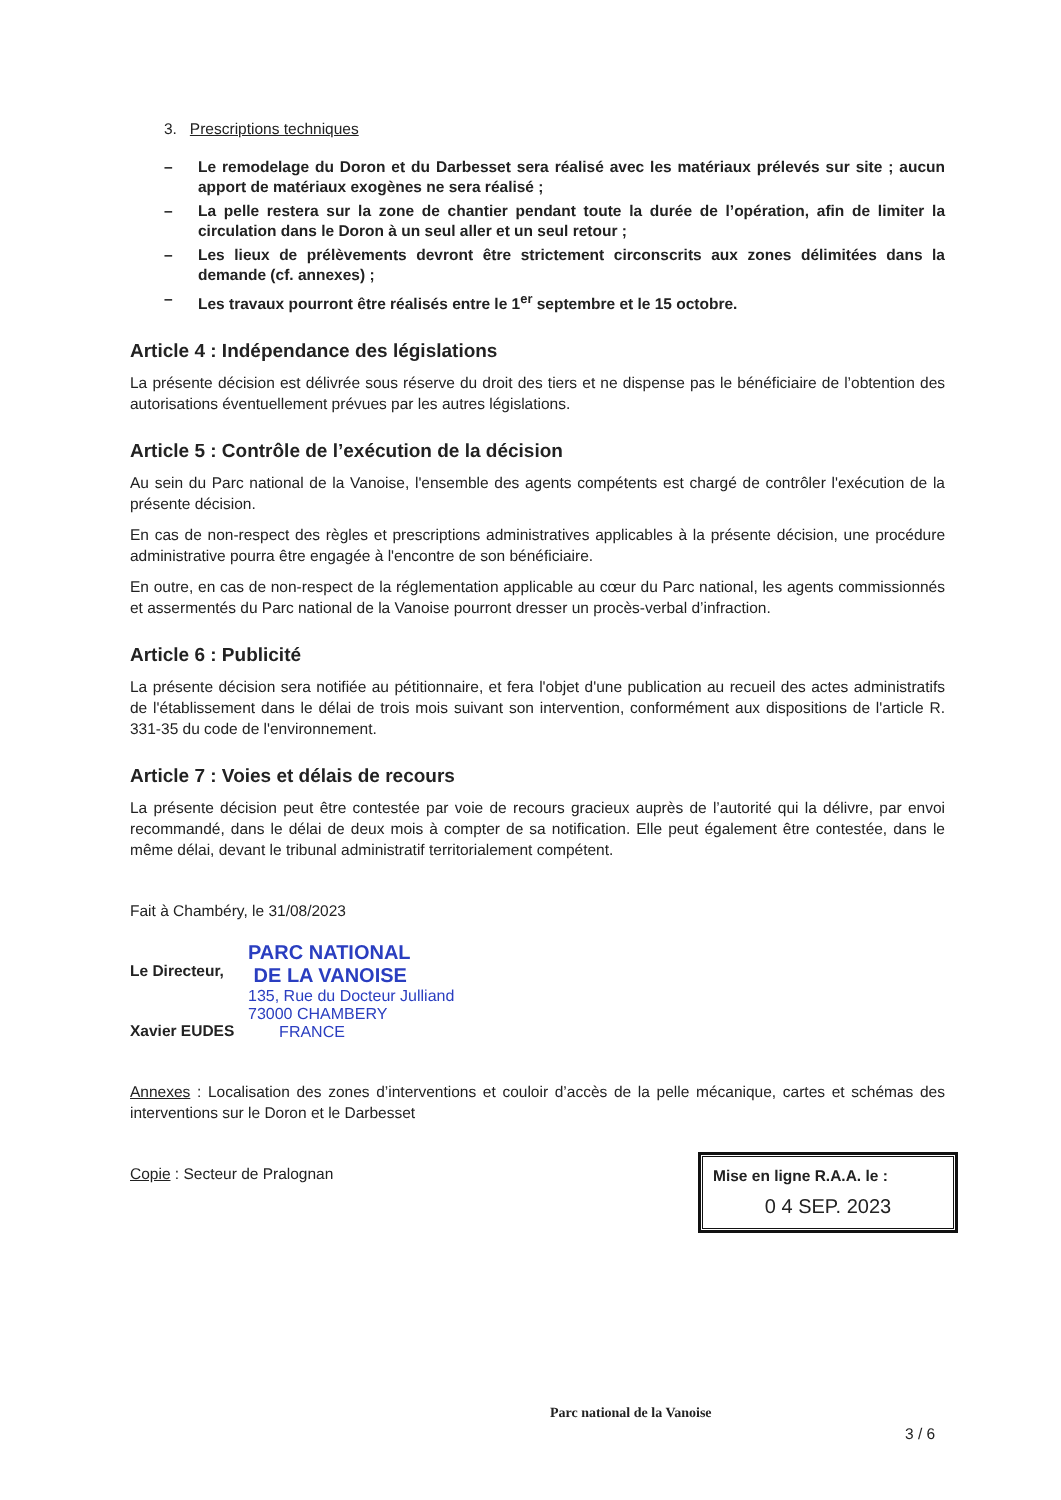3. Prescriptions techniques
– Le remodelage du Doron et du Darbesset sera réalisé avec les matériaux prélevés sur site ; aucun apport de matériaux exogènes ne sera réalisé ;
– La pelle restera sur la zone de chantier pendant toute la durée de l’opération, afin de limiter la circulation dans le Doron à un seul aller et un seul retour ;
– Les lieux de prélèvements devront être strictement circonscrits aux zones délimitées dans la demande (cf. annexes) ;
– Les travaux pourront être réalisés entre le 1<sup>er</sup> septembre et le 15 octobre.
Article 4 : Indépendance des législations
La présente décision est délivrée sous réserve du droit des tiers et ne dispense pas le bénéficiaire de l’obtention des autorisations éventuellement prévues par les autres législations.
Article 5 : Contrôle de l’exécution de la décision
Au sein du Parc national de la Vanoise, l'ensemble des agents compétents est chargé de contrôler l'exécution de la présente décision.
En cas de non-respect des règles et prescriptions administratives applicables à la présente décision, une procédure administrative pourra être engagée à l'encontre de son bénéficiaire.
En outre, en cas de non-respect de la réglementation applicable au cœur du Parc national, les agents commissionnés et assermentés du Parc national de la Vanoise pourront dresser un procès-verbal d’infraction.
Article 6 : Publicité
La présente décision sera notifiée au pétitionnaire, et fera l'objet d'une publication au recueil des actes administratifs de l'établissement dans le délai de trois mois suivant son intervention, conformément aux dispositions de l'article R. 331-35 du code de l'environnement.
Article 7 : Voies et délais de recours
La présente décision peut être contestée par voie de recours gracieux auprès de l’autorité qui la délivre, par envoi recommandé, dans le délai de deux mois à compter de sa notification. Elle peut également être contestée, dans le même délai, devant le tribunal administratif territorialement compétent.
Fait à Chambéry, le 31/08/2023
Le Directeur,
Xavier EUDES
PARC NATIONAL
DE LA VANOISE
135, Rue du Docteur Julliand
73000 CHAMBERY
FRANCE
Annexes : Localisation des zones d’interventions et couloir d’accès de la pelle mécanique, cartes et schémas des interventions sur le Doron et le Darbesset
Copie : Secteur de Pralognan
Mise en ligne R.A.A. le :
0 4 SEP. 2023
Parc national de la Vanoise
3 / 6